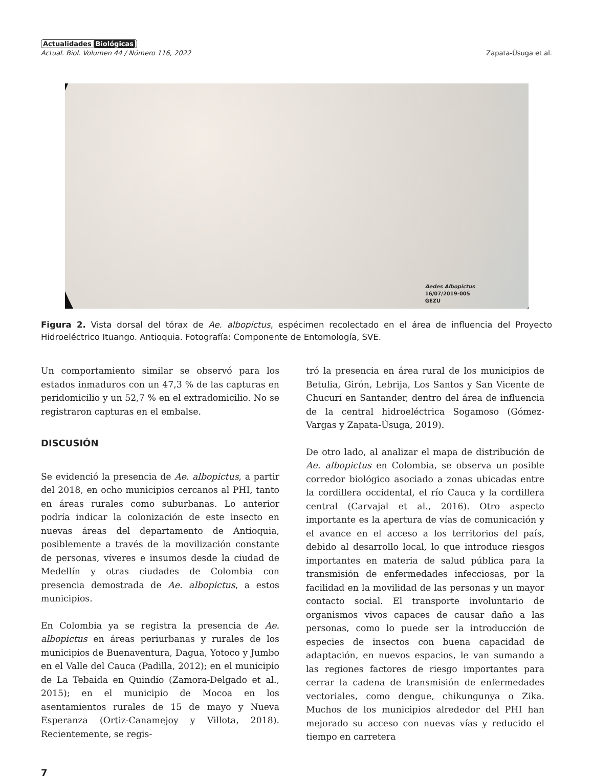Actualidades Biológicas
Actual. Biol. Volumen 44 / Número 116, 2022 Zapata-Úsuga et al.
Aedes Albopictus
16/07/2019-005
GEZU
Figura 2. Vista dorsal del tórax de Ae. albopictus, espécimen recolectado en el área de influencia del Proyecto Hidroeléctrico Ituango. Antioquia. Fotografía: Componente de Entomología, SVE.
Un comportamiento similar se observó para los estados inmaduros con un 47,3 % de las capturas en peridomicilio y un 52,7 % en el extradomicilio. No se registraron capturas en el embalse.
DISCUSIÓN
Se evidenció la presencia de Ae. albopictus, a partir del 2018, en ocho municipios cercanos al PHI, tanto en áreas rurales como suburbanas. Lo anterior podría indicar la colonización de este insecto en nuevas áreas del departamento de Antioquia, posiblemente a través de la movilización constante de personas, víveres e insumos desde la ciudad de Medellín y otras ciudades de Colombia con presencia demostrada de Ae. albopictus, a estos municipios.
En Colombia ya se registra la presencia de Ae. albopictus en áreas periurbanas y rurales de los municipios de Buenaventura, Dagua, Yotoco y Jumbo en el Valle del Cauca (Padilla, 2012); en el municipio de La Tebaida en Quindío (Zamora-Delgado et al., 2015); en el municipio de Mocoa en los asentamientos rurales de 15 de mayo y Nueva Esperanza (Ortiz-Canamejoy y Villota, 2018). Recientemente, se regis-
tró la presencia en área rural de los municipios de Betulia, Girón, Lebrija, Los Santos y San Vicente de Chucurí en Santander, dentro del área de influencia de la central hidroeléctrica Sogamoso (Gómez-Vargas y Zapata-Úsuga, 2019).
De otro lado, al analizar el mapa de distribución de Ae. albopictus en Colombia, se observa un posible corredor biológico asociado a zonas ubicadas entre la cordillera occidental, el río Cauca y la cordillera central (Carvajal et al., 2016). Otro aspecto importante es la apertura de vías de comunicación y el avance en el acceso a los territorios del país, debido al desarrollo local, lo que introduce riesgos importantes en materia de salud pública para la transmisión de enfermedades infecciosas, por la facilidad en la movilidad de las personas y un mayor contacto social. El transporte involuntario de organismos vivos capaces de causar daño a las personas, como lo puede ser la introducción de especies de insectos con buena capacidad de adaptación, en nuevos espacios, le van sumando a las regiones factores de riesgo importantes para cerrar la cadena de transmisión de enfermedades vectoriales, como dengue, chikungunya o Zika. Muchos de los municipios alrededor del PHI han mejorado su acceso con nuevas vías y reducido el tiempo en carretera
7